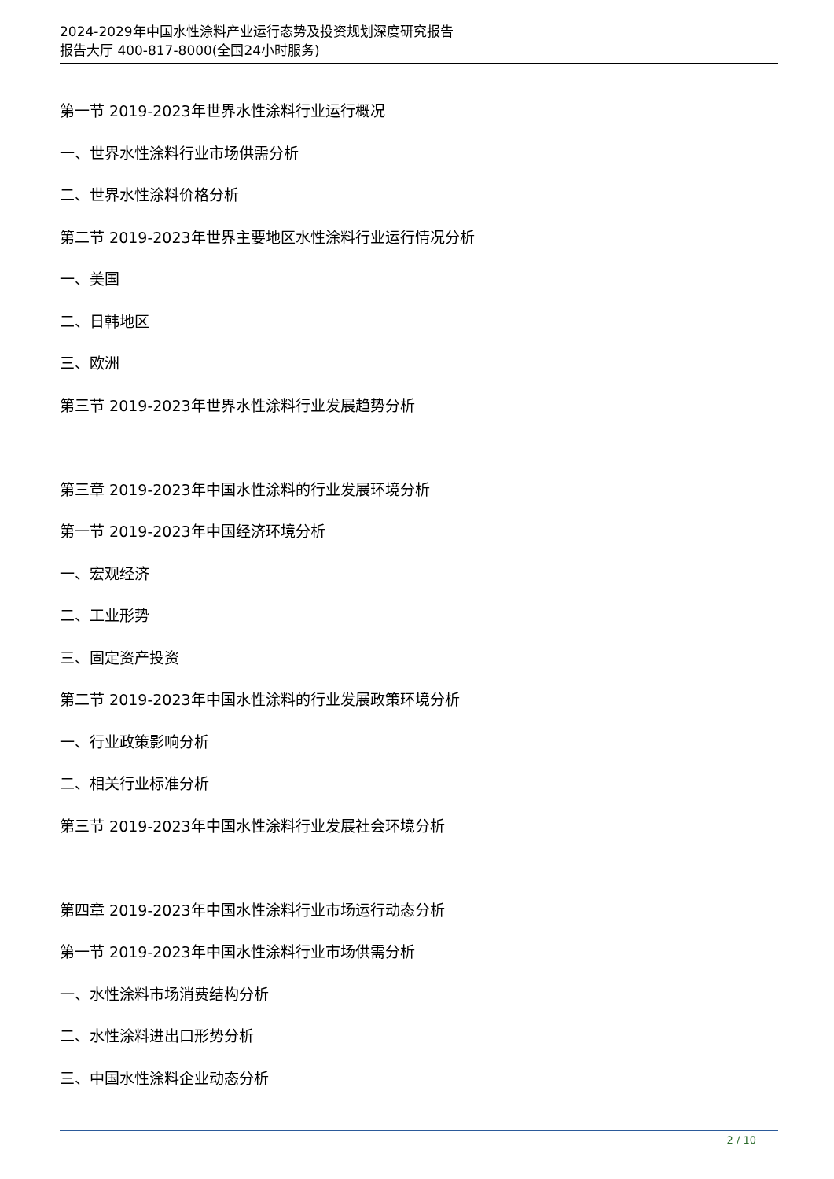2024-2029年中国水性涂料产业运行态势及投资规划深度研究报告
报告大厅 400-817-8000(全国24小时服务)
第一节 2019-2023年世界水性涂料行业运行概况
一、世界水性涂料行业市场供需分析
二、世界水性涂料价格分析
第二节 2019-2023年世界主要地区水性涂料行业运行情况分析
一、美国
二、日韩地区
三、欧洲
第三节 2019-2023年世界水性涂料行业发展趋势分析
第三章 2019-2023年中国水性涂料的行业发展环境分析
第一节 2019-2023年中国经济环境分析
一、宏观经济
二、工业形势
三、固定资产投资
第二节 2019-2023年中国水性涂料的行业发展政策环境分析
一、行业政策影响分析
二、相关行业标准分析
第三节 2019-2023年中国水性涂料行业发展社会环境分析
第四章 2019-2023年中国水性涂料行业市场运行动态分析
第一节 2019-2023年中国水性涂料行业市场供需分析
一、水性涂料市场消费结构分析
二、水性涂料进出口形势分析
三、中国水性涂料企业动态分析
2 / 10